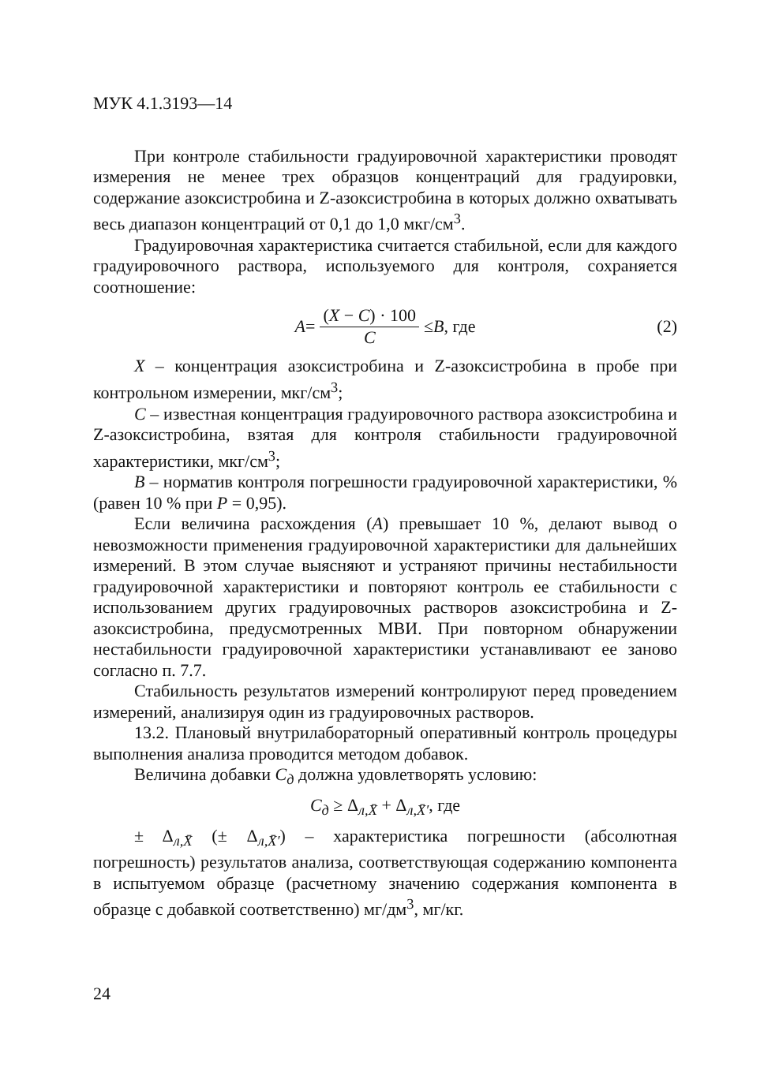МУК 4.1.3193—14
При контроле стабильности градуировочной характеристики проводят измерения не менее трех образцов концентраций для градуировки, содержание азоксистробина и Z-азоксистробина в которых должно охватывать весь диапазон концентраций от 0,1 до 1,0 мкг/см<sup>3</sup>.
Градуировочная характеристика считается стабильной, если для каждого градуировочного раствора, используемого для контроля, сохраняется соотношение:
A = (X − C) · 100 C ≤ B, где (2)
X – концентрация азоксистробина и Z-азоксистробина в пробе при контрольном измерении, мкг/см<sup>3</sup>;
C – известная концентрация градуировочного раствора азоксистробина и Z-азоксистробина, взятая для контроля стабильности градуировочной характеристики, мкг/см<sup>3</sup>;
B – норматив контроля погрешности градуировочной характеристики, % (равен 10 % при P = 0,95).
Если величина расхождения (A) превышает 10 %, делают вывод о невозможности применения градуировочной характеристики для дальнейших измерений. В этом случае выясняют и устраняют причины нестабильности градуировочной характеристики и повторяют контроль ее стабильности с использованием других градуировочных растворов азоксистробина и Z-азоксистробина, предусмотренных МВИ. При повторном обнаружении нестабильности градуировочной характеристики устанавливают ее заново согласно п. 7.7.
Стабильность результатов измерений контролируют перед проведением измерений, анализируя один из градуировочных растворов.
13.2. Плановый внутрилабораторный оперативный контроль процедуры выполнения анализа проводится методом добавок.
Величина добавки C<sub>д</sub> должна удовлетворять условию:
C<sub>д</sub> ≥ Δ<sub>л,X̄</sub> + Δ<sub>л,X̄′</sub>, где
± Δ<sub>л,X̄</sub> (± Δ<sub>л,X̄′</sub>) – характеристика погрешности (абсолютная погрешность) результатов анализа, соответствующая содержанию компонента в испытуемом образце (расчетному значению содержания компонента в образце с добавкой соответственно) мг/дм<sup>3</sup>, мг/кг.
24